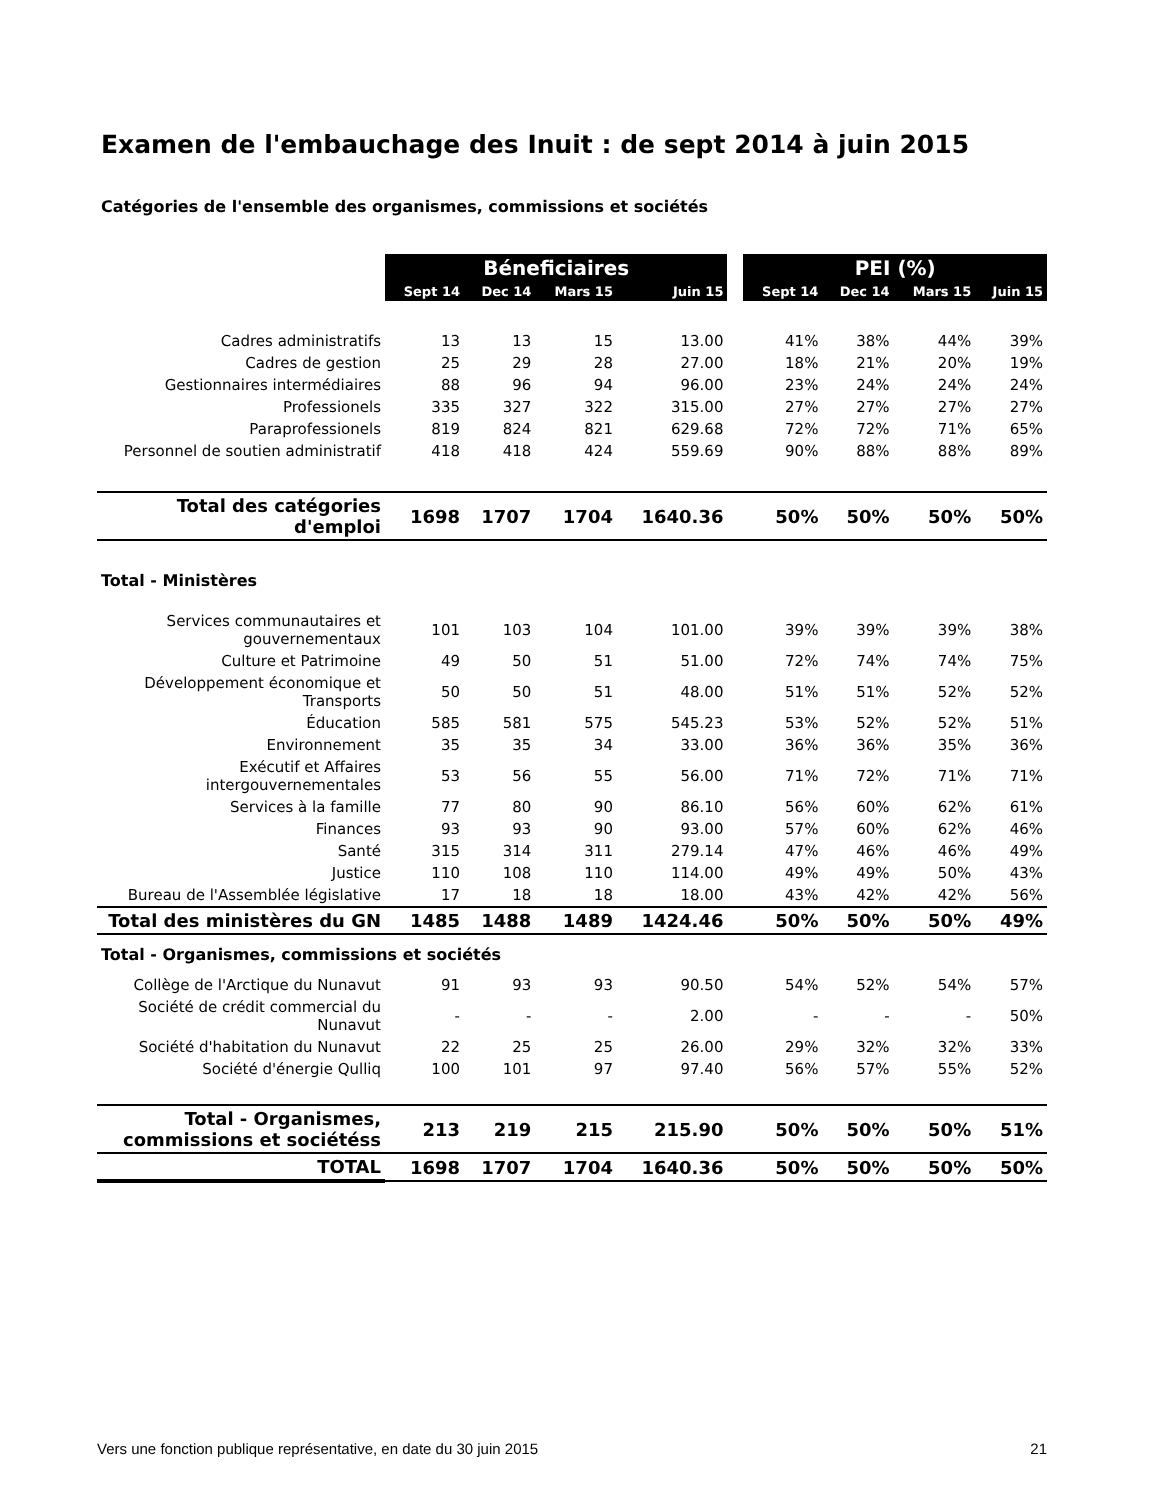Examen de l'embauchage des Inuit : de sept 2014 à juin 2015
Catégories de l'ensemble des organismes, commissions et sociétés
| | Béneficiaires | | | | | PEI (%) | | | |
| | Sept 14 | Dec 14 | Mars 15 | Juin 15 | | Sept 14 | Dec 14 | Mars 15 | Juin 15 |
| Cadres administratifs | 13 | 13 | 15 | 13.00 | | 41% | 38% | 44% | 39% |
| Cadres de gestion | 25 | 29 | 28 | 27.00 | | 18% | 21% | 20% | 19% |
| Gestionnaires intermédiaires | 88 | 96 | 94 | 96.00 | | 23% | 24% | 24% | 24% |
| Professionels | 335 | 327 | 322 | 315.00 | | 27% | 27% | 27% | 27% |
| Paraprofessionels | 819 | 824 | 821 | 629.68 | | 72% | 72% | 71% | 65% |
| Personnel de soutien administratif | 418 | 418 | 424 | 559.69 | | 90% | 88% | 88% | 89% |
| Total des catégories d'emploi | 1698 | 1707 | 1704 | 1640.36 | | 50% | 50% | 50% | 50% |
| Total - Ministères | | | | | | | | | |
| Services communautaires et gouvernementaux | 101 | 103 | 104 | 101.00 | | 39% | 39% | 39% | 38% |
| Culture et Patrimoine | 49 | 50 | 51 | 51.00 | | 72% | 74% | 74% | 75% |
| Développement économique et Transports | 50 | 50 | 51 | 48.00 | | 51% | 51% | 52% | 52% |
| Éducation | 585 | 581 | 575 | 545.23 | | 53% | 52% | 52% | 51% |
| Environnement | 35 | 35 | 34 | 33.00 | | 36% | 36% | 35% | 36% |
| Exécutif et Affaires intergouvernementales | 53 | 56 | 55 | 56.00 | | 71% | 72% | 71% | 71% |
| Services à la famille | 77 | 80 | 90 | 86.10 | | 56% | 60% | 62% | 61% |
| Finances | 93 | 93 | 90 | 93.00 | | 57% | 60% | 62% | 46% |
| Santé | 315 | 314 | 311 | 279.14 | | 47% | 46% | 46% | 49% |
| Justice | 110 | 108 | 110 | 114.00 | | 49% | 49% | 50% | 43% |
| Bureau de l'Assemblée législative | 17 | 18 | 18 | 18.00 | | 43% | 42% | 42% | 56% |
| Total des ministères du GN | 1485 | 1488 | 1489 | 1424.46 | | 50% | 50% | 50% | 49% |
| Total - Organismes, commissions et sociétés | | | | | | | | | |
| Collège de l'Arctique du Nunavut | 91 | 93 | 93 | 90.50 | | 54% | 52% | 54% | 57% |
| Société de crédit commercial du Nunavut | - | - | - | 2.00 | | - | - | - | 50% |
| Société d'habitation du Nunavut | 22 | 25 | 25 | 26.00 | | 29% | 32% | 32% | 33% |
| Société d'énergie Qulliq | 100 | 101 | 97 | 97.40 | | 56% | 57% | 55% | 52% |
| Total - Organismes, commissions et sociétéss | 213 | 219 | 215 | 215.90 | | 50% | 50% | 50% | 51% |
| TOTAL | 1698 | 1707 | 1704 | 1640.36 | | 50% | 50% | 50% | 50% |
Vers une fonction publique représentative, en date du 30 juin 2015 21